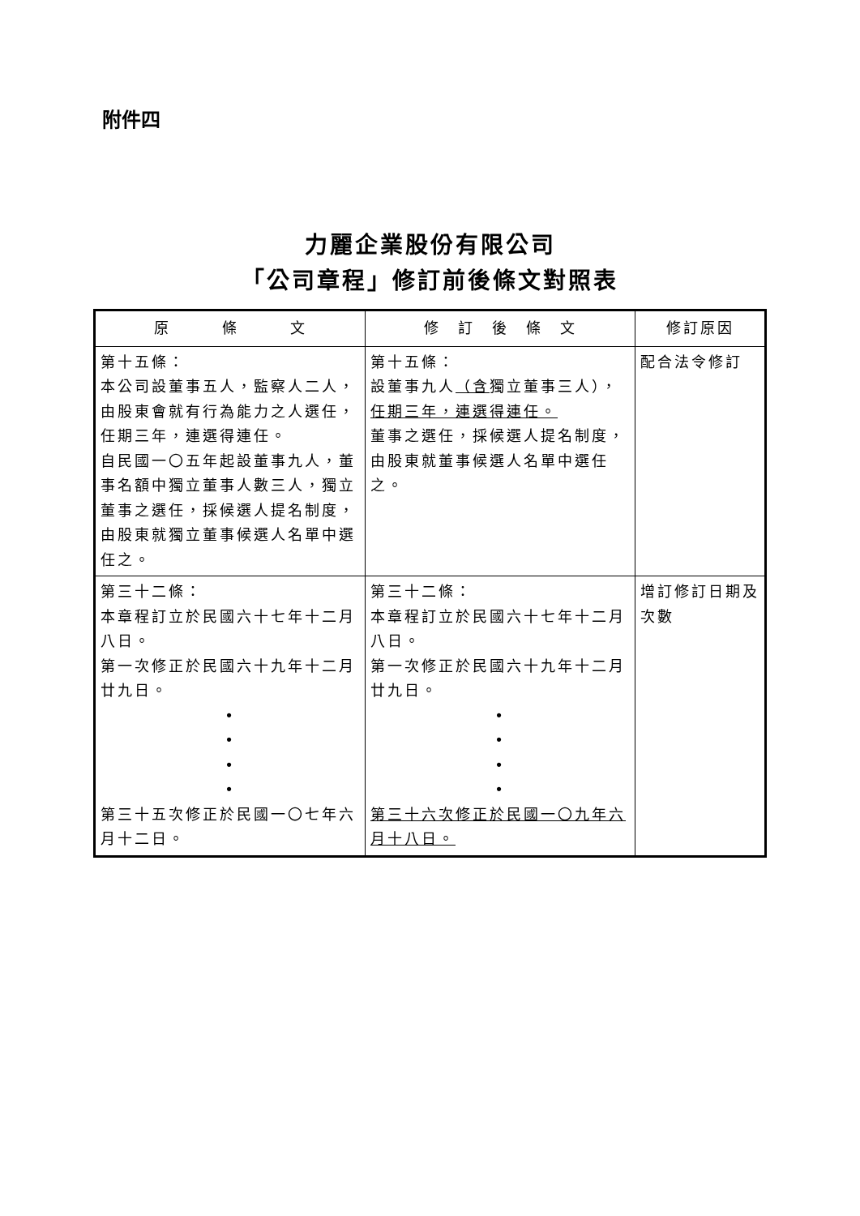附件四
力麗企業股份有限公司
「公司章程」修訂前後條文對照表
| 原 條 文 | 修 訂 後 條 文 | 修訂原因 |
| --- | --- | --- |
| 第十五條： 本公司設董事五人，監察人二人，由股東會就有行為能力之人選任，任期三年，連選得連任。 自民國一〇五年起設董事九人，董事名額中獨立董事人數三人，獨立董事之選任，採候選人提名制度，由股東就獨立董事候選人名單中選任之。 | 第十五條： 設董事九人 （含 獨立董事三人）， 任期三年，連選得連任。 董事之選任，採候選人提名制度，由股東就董事候選人名單中選任之。 | 配合法令修訂 |
| 第三十二條： 本章程訂立於民國六十七年十二月八日。 第一次修正於民國六十九年十二月廿九日。 • • • • 第三十五次修正於民國一〇七年六月十二日。 | 第三十二條： 本章程訂立於民國六十七年十二月八日。 第一次修正於民國六十九年十二月廿九日。 • • • • 第三十六次修正於民國一〇九年六月十八日。 | 增訂修訂日期及次數 |